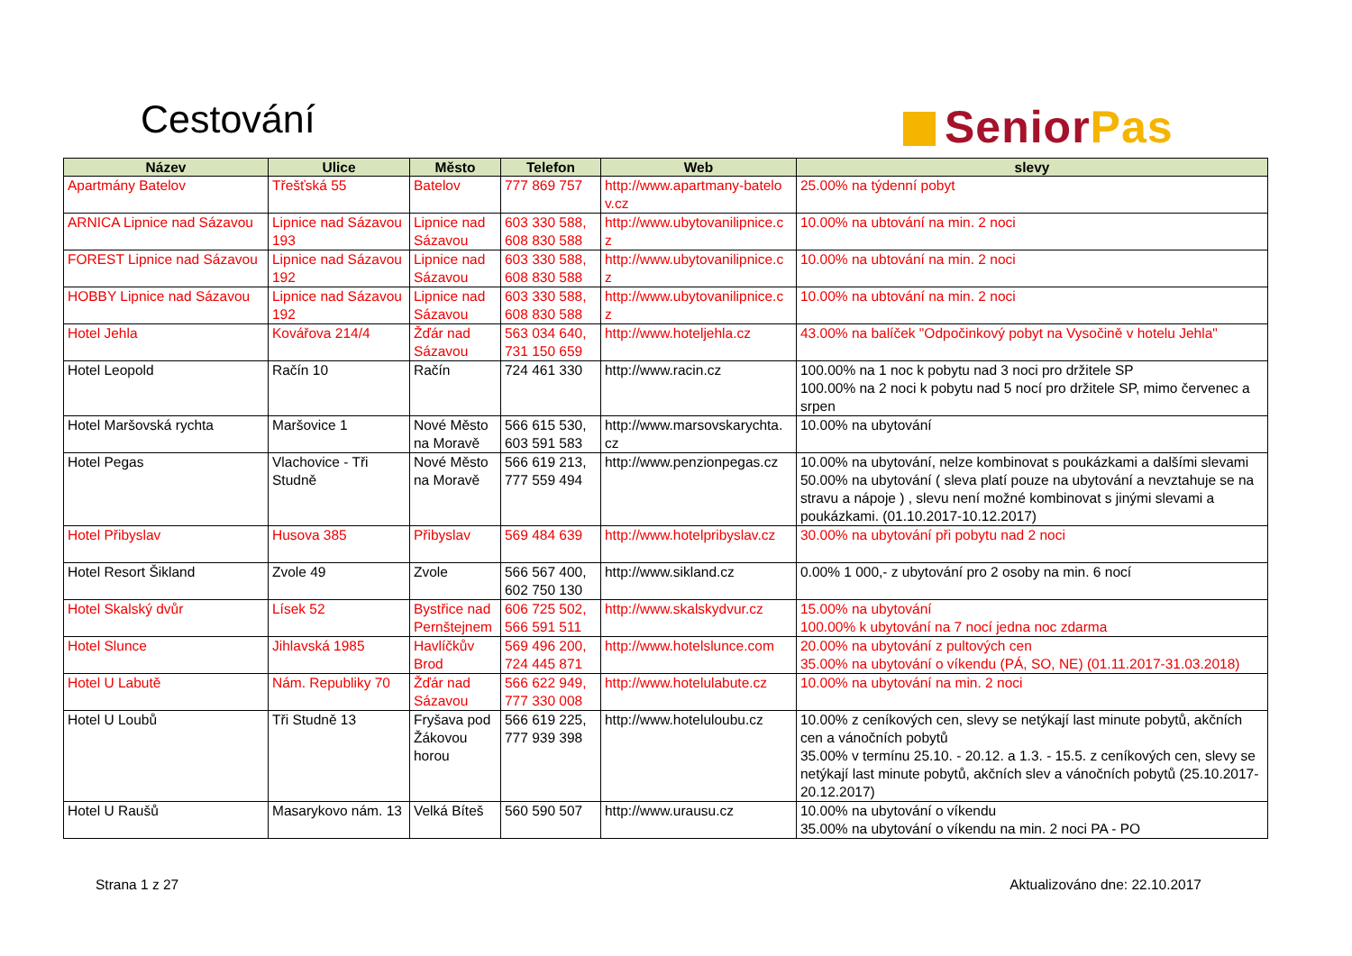Cestování Senior Pas
| Název | Ulice | Město | Telefon | Web | slevy |
| --- | --- | --- | --- | --- | --- |
| Apartmány Batelov | Třešťská 55 | Batelov | 777 869 757 | http://www.apartmany-batelo v.cz | 25.00% na týdenní pobyt |
| ARNICA Lipnice nad Sázavou | Lipnice nad Sázavou 193 | Lipnice nad Sázavou | 603 330 588, 608 830 588 | http://www.ubytovanilipnice.c z | 10.00% na ubtování na min. 2 noci |
| FOREST Lipnice nad Sázavou | Lipnice nad Sázavou 192 | Lipnice nad Sázavou | 603 330 588, 608 830 588 | http://www.ubytovanilipnice.c z | 10.00% na ubtování na min. 2 noci |
| HOBBY Lipnice nad Sázavou | Lipnice nad Sázavou 192 | Lipnice nad Sázavou | 603 330 588, 608 830 588 | http://www.ubytovanilipnice.c z | 10.00% na ubtování na min. 2 noci |
| Hotel Jehla | Kovářova 214/4 | Žďár nad Sázavou | 563 034 640, 731 150 659 | http://www.hoteljehla.cz | 43.00% na balíček "Odpočinkový pobyt na Vysočině v hotelu Jehla" |
| Hotel Leopold | Račín 10 | Račín | 724 461 330 | http://www.racin.cz | 100.00% na 1 noc k pobytu nad 3 noci pro držitele SP 100.00% na 2 noci k pobytu nad 5 nocí pro držitele SP, mimo červenec a srpen |
| Hotel Maršovská rychta | Maršovice 1 | Nové Město na Moravě | 566 615 530, 603 591 583 | http://www.marsovskarychta. cz | 10.00% na ubytování |
| Hotel Pegas | Vlachovice - Tři Studně | Nové Město na Moravě | 566 619 213, 777 559 494 | http://www.penzionpegas.cz | 10.00% na ubytování, nelze kombinovat s poukázkami a dalšími slevami 50.00% na ubytování ( sleva platí pouze na ubytování a nevztahuje se na stravu a nápoje ) , slevu není možné kombinovat s jinými slevami a poukázkami. (01.10.2017-10.12.2017) |
| Hotel Přibyslav | Husova 385 | Přibyslav | 569 484 639 | http://www.hotelpribyslav.cz | 30.00% na ubytování při pobytu nad 2 noci |
| Hotel Resort Šikland | Zvole 49 | Zvole | 566 567 400, 602 750 130 | http://www.sikland.cz | 0.00% 1 000,- z ubytování pro 2 osoby na min. 6 nocí |
| Hotel Skalský dvůr | Lísek 52 | Bystřice nad Pernštejnem | 606 725 502, 566 591 511 | http://www.skalskydvur.cz | 15.00% na ubytování 100.00% k ubytování na 7 nocí jedna noc zdarma |
| Hotel Slunce | Jihlavská 1985 | Havlíčkův Brod | 569 496 200, 724 445 871 | http://www.hotelslunce.com | 20.00% na ubytování z pultových cen 35.00% na ubytování o víkendu (PÁ, SO, NE) (01.11.2017-31.03.2018) |
| Hotel U Labutě | Nám. Republiky 70 | Žďár nad Sázavou | 566 622 949, 777 330 008 | http://www.hotelulabute.cz | 10.00% na ubytování na min. 2 noci |
| Hotel U Loubů | Tři Studně 13 | Fryšava pod Žákovou horou | 566 619 225, 777 939 398 | http://www.hoteluloubu.cz | 10.00% z ceníkových cen, slevy se netýkají last minute pobytů, akčních cen a vánočních pobytů 35.00% v termínu 25.10. - 20.12. a 1.3. - 15.5. z ceníkových cen, slevy se netýkají last minute pobytů, akčních slev a vánočních pobytů (25.10.2017-20.12.2017) |
| Hotel U Raušů | Masarykovo nám. 13 | Velká Bíteš | 560 590 507 | http://www.urausu.cz | 10.00% na ubytování o víkendu 35.00% na ubytování o víkendu na min. 2 noci PA - PO |
Strana 1 z 27 Aktualizováno dne: 22.10.2017